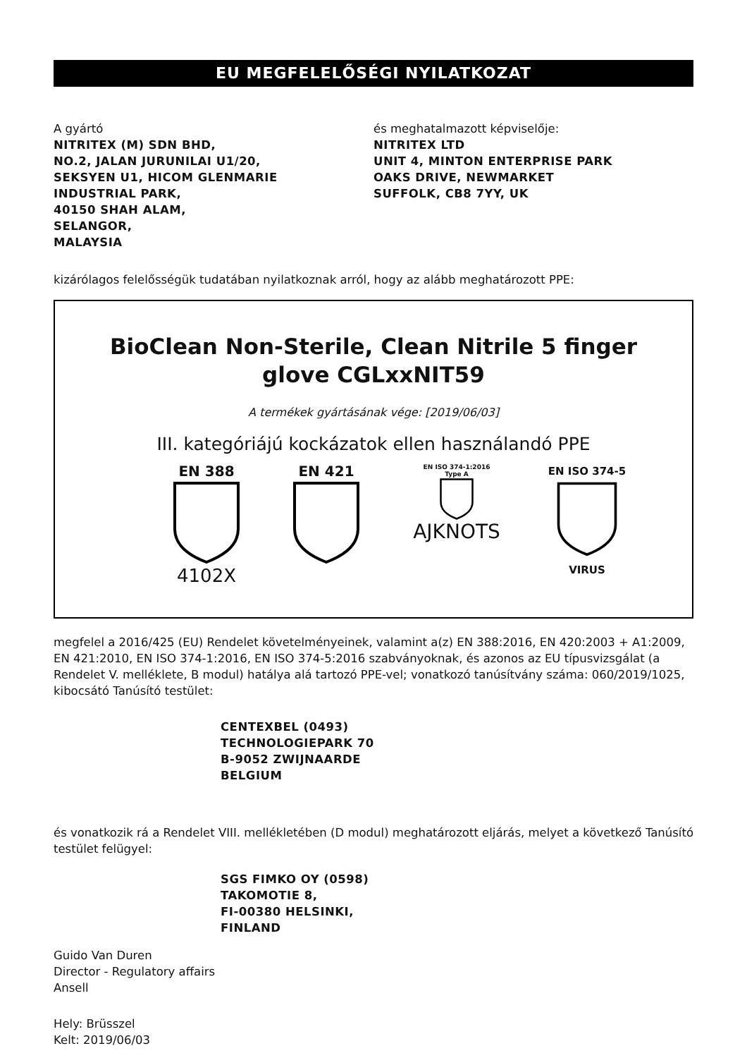EU MEGFELELŐSÉGI NYILATKOZAT
A gyártó
NITRITEX (M) SDN BHD,
NO.2, JALAN JURUNILAI U1/20,
SEKSYEN U1, HICOM GLENMARIE
INDUSTRIAL PARK,
40150 SHAH ALAM,
SELANGOR,
MALAYSIA
és meghatalmazott képviselője:
NITRITEX LTD
UNIT 4, MINTON ENTERPRISE PARK
OAKS DRIVE, NEWMARKET
SUFFOLK, CB8 7YY, UK
kizárólagos felelősségük tudatában nyilatkoznak arról, hogy az alább meghatározott PPE:
BioClean Non-Sterile, Clean Nitrile 5 finger
glove CGLxxNIT59
A termékek gyártásának vége: [2019/06/03]
III. kategóriájú kockázatok ellen használandó PPE
EN 388
4102X
EN 421
EN ISO 374-1:2016
Type A
AJKNOTS
EN ISO 374-5
VIRUS
megfelel a 2016/425 (EU) Rendelet követelményeinek, valamint a(z) EN 388:2016, EN 420:2003 + A1:2009, EN 421:2010, EN ISO 374-1:2016, EN ISO 374-5:2016 szabványoknak, és azonos az EU típusvizsgálat (a Rendelet V. melléklete, B modul) hatálya alá tartozó PPE-vel; vonatkozó tanúsítvány száma: 060/2019/1025, kibocsátó Tanúsító testület:
CENTEXBEL (0493)
TECHNOLOGIEPARK 70
B-9052 ZWIJNAARDE
BELGIUM
és vonatkozik rá a Rendelet VIII. mellékletében (D modul) meghatározott eljárás, melyet a következő Tanúsító testület felügyel:
SGS FIMKO OY (0598)
TAKOMOTIE 8,
FI-00380 HELSINKI,
FINLAND
Guido Van Duren
Director - Regulatory affairs
Ansell
Hely: Brüsszel
Kelt: 2019/06/03